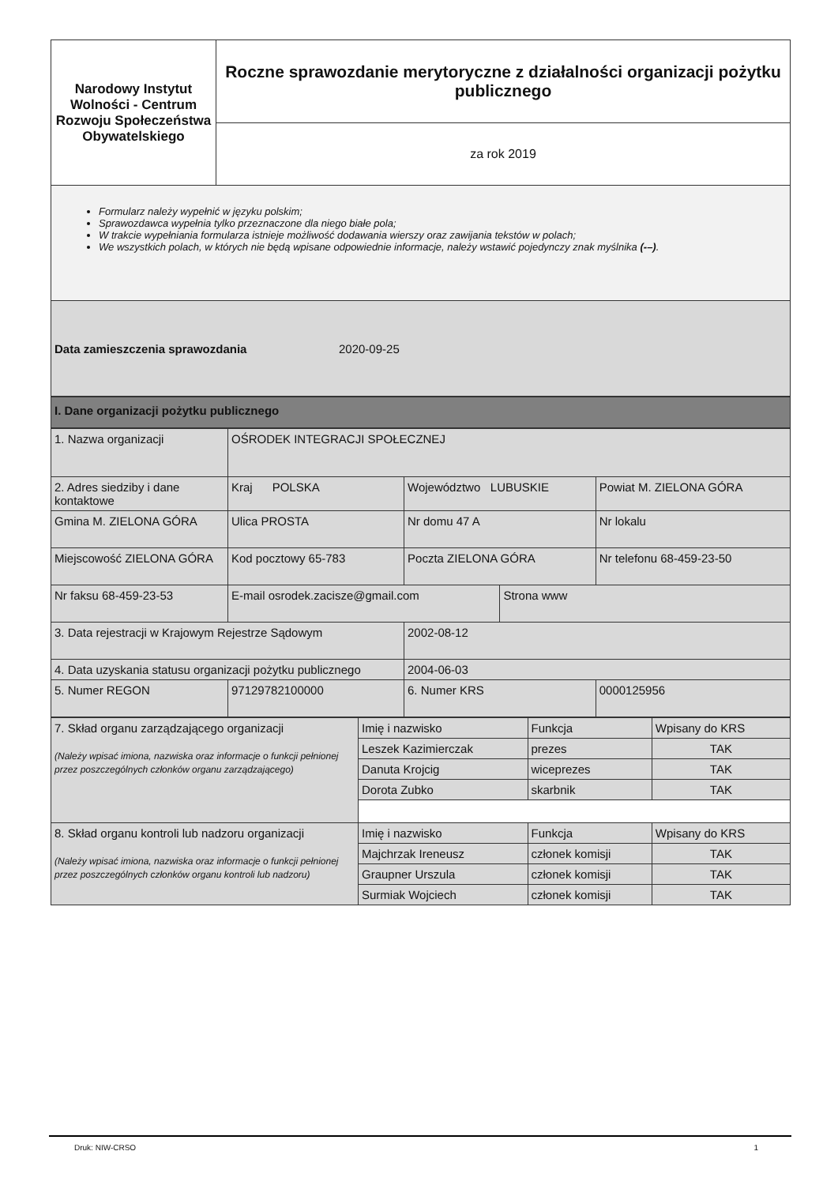| Narodowy Instytut Wolności - Centrum Rozwoju Społeczeństwa Obywatelskiego | Roczne sprawozdanie merytoryczne z działalności organizacji pożytku publicznego |
| | za rok 2019 |
Formularz należy wypełnić w języku polskim;
Sprawozdawca wypełnia tylko przeznaczone dla niego białe pola;
W trakcie wypełniania formularza istnieje możliwość dodawania wierszy oraz zawijania tekstów w polach;
We wszystkich polach, w których nie będą wpisane odpowiednie informacje, należy wstawić pojedynczy znak myślnika (-–).
Data zamieszczenia sprawozdania 2020-09-25
I. Dane organizacji pożytku publicznego
| 1. Nazwa organizacji | OŚRODEK INTEGRACJI SPOŁECZNEJ | | | | |
| 2. Adres siedziby i dane kontaktowe | Kraj POLSKA | | Województwo LUBUSKIE | | Powiat M. ZIELONA GÓRA |
| Gmina M. ZIELONA GÓRA | Ulica PROSTA | | Nr domu 47 A | | Nr lokalu |
| Miejscowość ZIELONA GÓRA | Kod pocztowy 65-783 | | Poczta ZIELONA GÓRA | | Nr telefonu 68-459-23-50 |
| Nr faksu 68-459-23-53 | E-mail osrodek.zacisze@gmail.com | | | Strona www | |
| 3. Data rejestracji w Krajowym Rejestrze Sądowym | | 2002-08-12 | | | |
| 4. Data uzyskania statusu organizacji pożytku publicznego | | 2004-06-03 | | | |
| 5. Numer REGON | 97129782100000 | | 6. Numer KRS | | 0000125956 |
| 7. Skład organu zarządzającego organizacji (Należy wpisać imiona, nazwiska oraz informacje o funkcji pełnionej przez poszczególnych członków organu zarządzającego) | Imię i nazwisko | Funkcja | Wpisany do KRS |
| | Leszek Kazimierczak | prezes | TAK |
| | Danuta Krojcig | wiceprezes | TAK |
| | Dorota Zubko | skarbnik | TAK |
| 8. Skład organu kontroli lub nadzoru organizacji (Należy wpisać imiona, nazwiska oraz informacje o funkcji pełnionej przez poszczególnych członków organu kontroli lub nadzoru) | Imię i nazwisko | Funkcja | Wpisany do KRS |
| | Majchrzak Ireneusz | członek komisji | TAK |
| | Graupner Urszula | członek komisji | TAK |
| | Surmiak Wojciech | członek komisji | TAK |
Druk: NIW-CRSO 1